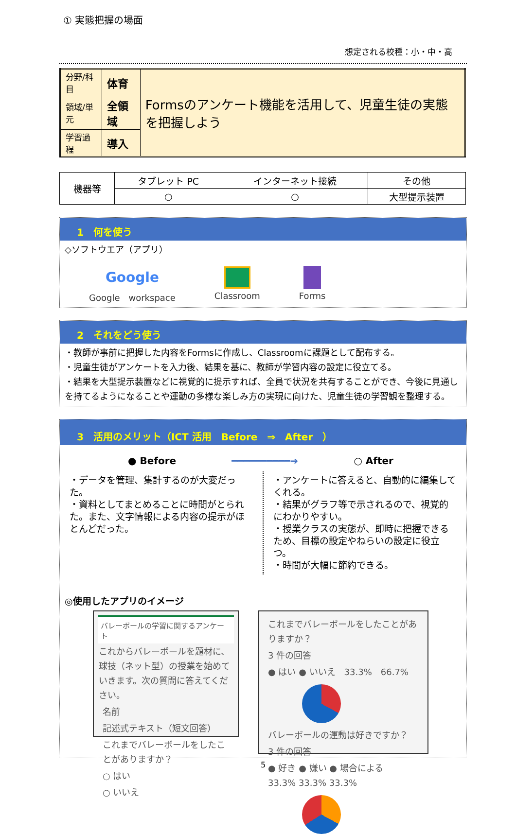① 実態把握の場面
想定される校種：小・中・高
| 分野/科目 | 体育 | Formsのアンケート機能を活用して、児童生徒の実態を把握しよう |
| 領域/単元 | 全領域 | |
| 学習過程 | 導入 | |
| 機器等 | タブレット PC | インターネット接続 | その他 |
| | ○ | ○ | 大型提示装置 |
1　何を使う
◇ソフトウエア（アプリ）
Google
Google　workspace
Classroom Forms
2　それをどう使う
・教師が事前に把握した内容をFormsに作成し、Classroomに課題として配布する。
・児童生徒がアンケートを入力後、結果を基に、教師が学習内容の設定に役立てる。
・結果を大型提示装置などに視覚的に提示すれば、全員で状況を共有することができ、今後に見通しを持てるようになることや運動の多様な楽しみ方の実現に向けた、児童生徒の学習観を整理する。
3　活用のメリット（ICT 活用　Before　⇒　After　）
● Before ━━━━━━━━━━➔ ○ After
・データを管理、集計するのが大変だった。
・資料としてまとめることに時間がとられた。また、文字情報による内容の提示がほとんどだった。
・アンケートに答えると、自動的に編集してくれる。
・結果がグラフ等で示されるので、視覚的にわかりやすい。
・授業クラスの実態が、即時に把握できるため、目標の設定やねらいの設定に役立つ。
・時間が大幅に節約できる。
◎使用したアプリのイメージ
バレーボールの学習に関するアンケート
これからバレーボールを題材に、球技（ネット型）の授業を始めていきます。次の質問に答えてください。
名前
記述式テキスト（短文回答）
これまでバレーボールをしたことがありますか？
○ はい
○ いいえ
これまでバレーボールをしたことがありますか？
3 件の回答
● はい ● いいえ　33.3%　66.7%
バレーボールの運動は好きですか？
3 件の回答
● 好き ● 嫌い ● 場合による　33.3% 33.3% 33.3%
5